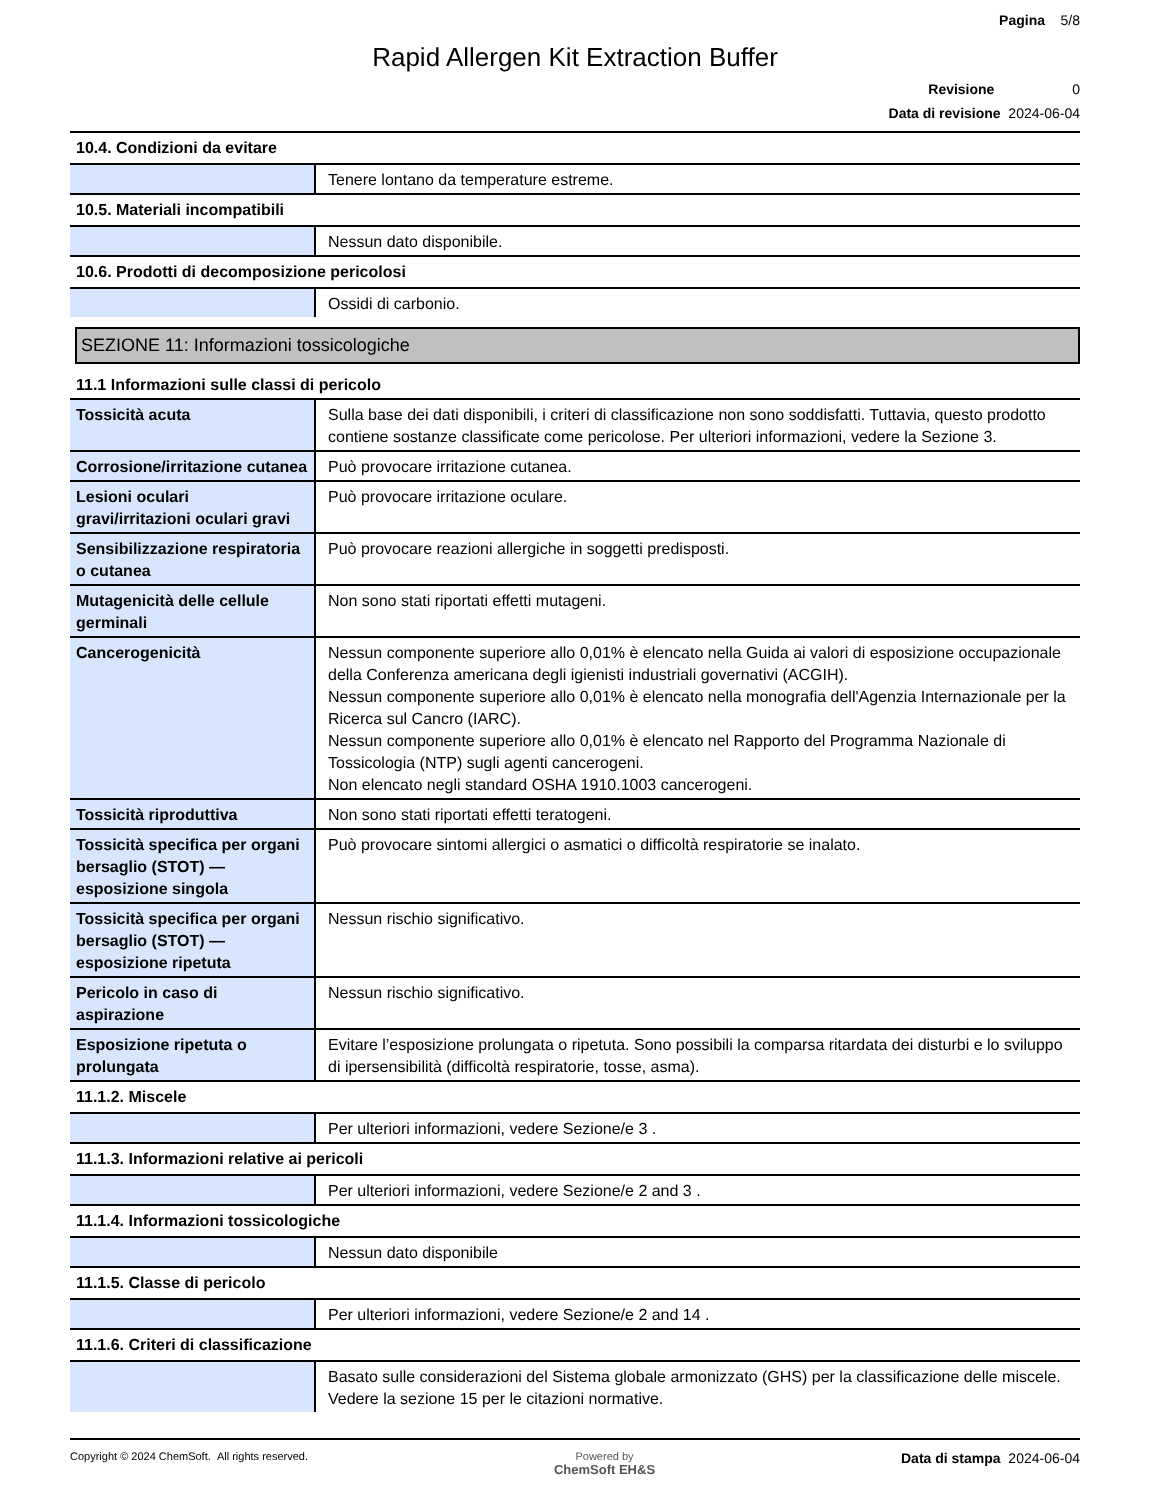Pagina 5/8
Rapid Allergen Kit Extraction Buffer
Revisione 0
Data di revisione 2024-06-04
10.4. Condizioni da evitare
| | Tenere lontano da temperature estreme. |
10.5. Materiali incompatibili
| | Nessun dato disponibile. |
10.6. Prodotti di decomposizione pericolosi
| | Ossidi di carbonio. |
SEZIONE 11: Informazioni tossicologiche
11.1 Informazioni sulle classi di pericolo
| Tossicità acuta | Sulla base dei dati disponibili, i criteri di classificazione non sono soddisfatti. Tuttavia, questo prodotto contiene sostanze classificate come pericolose. Per ulteriori informazioni, vedere la Sezione 3. |
| Corrosione/irritazione cutanea | Può provocare irritazione cutanea. |
| Lesioni oculari gravi/irritazioni oculari gravi | Può provocare irritazione oculare. |
| Sensibilizzazione respiratoria o cutanea | Può provocare reazioni allergiche in soggetti predisposti. |
| Mutagenicità delle cellule germinali | Non sono stati riportati effetti mutageni. |
| Cancerogenicità | Nessun componente superiore allo 0,01% è elencato nella Guida ai valori di esposizione occupazionale della Conferenza americana degli igienisti industriali governativi (ACGIH). Nessun componente superiore allo 0,01% è elencato nella monografia dell'Agenzia Internazionale per la Ricerca sul Cancro (IARC). Nessun componente superiore allo 0,01% è elencato nel Rapporto del Programma Nazionale di Tossicologia (NTP) sugli agenti cancerogeni. Non elencato negli standard OSHA 1910.1003 cancerogeni. |
| Tossicità riproduttiva | Non sono stati riportati effetti teratogeni. |
| Tossicità specifica per organi bersaglio (STOT) — esposizione singola | Può provocare sintomi allergici o asmatici o difficoltà respiratorie se inalato. |
| Tossicità specifica per organi bersaglio (STOT) — esposizione ripetuta | Nessun rischio significativo. |
| Pericolo in caso di aspirazione | Nessun rischio significativo. |
| Esposizione ripetuta o prolungata | Evitare l’esposizione prolungata o ripetuta. Sono possibili la comparsa ritardata dei disturbi e lo sviluppo di ipersensibilità (difficoltà respiratorie, tosse, asma). |
11.1.2. Miscele
| | Per ulteriori informazioni, vedere Sezione/e 3 . |
11.1.3. Informazioni relative ai pericoli
| | Per ulteriori informazioni, vedere Sezione/e 2 and 3 . |
11.1.4. Informazioni tossicologiche
| | Nessun dato disponibile |
11.1.5. Classe di pericolo
| | Per ulteriori informazioni, vedere Sezione/e 2 and 14 . |
11.1.6. Criteri di classificazione
| | Basato sulle considerazioni del Sistema globale armonizzato (GHS) per la classificazione delle miscele. Vedere la sezione 15 per le citazioni normative. |
Copyright © 2024 ChemSoft. All rights reserved.
Powered by
ChemSoft EH&S
Data di stampa 2024-06-04